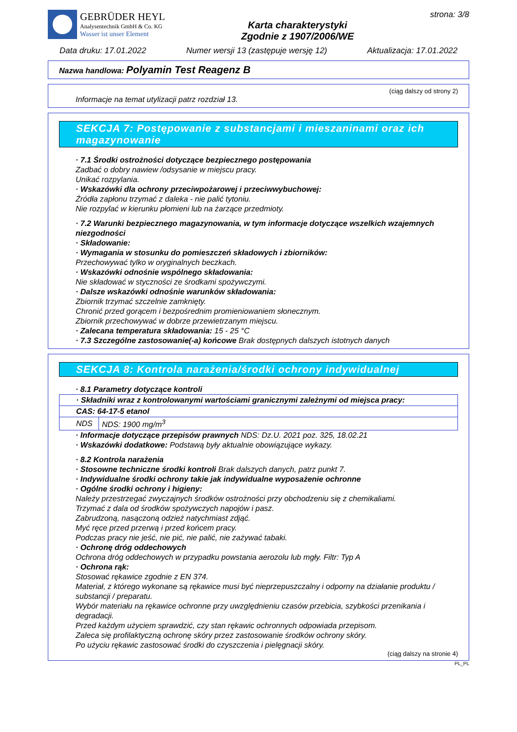GEBRÜDER HEYL
Analysentechnik GmbH & Co. KG
Wasser ist unser Element
Karta charakterystyki
Zgodnie z 1907/2006/WE
strona: 3/8
Data druku: 17.01.2022 Numer wersji 13 (zastępuje wersję 12) Aktualizacja: 17.01.2022
Nazwa handlowa: Polyamin Test Reagenz B
(ciąg dalszy od strony 2)
Informacje na temat utylizacji patrz rozdział 13.
SEKCJA 7: Postępowanie z substancjami i mieszaninami oraz ich magazynowanie
· 7.1 Środki ostrożności dotyczące bezpiecznego postępowania
Zadbać o dobry nawiew /odsysanie w miejscu pracy.
Unikać rozpylania.
· Wskazówki dla ochrony przeciwpożarowej i przeciwwybuchowej:
Źródła zapłonu trzymać z daleka - nie palić tytoniu.
Nie rozpylać w kierunku płomieni lub na żarzące przedmioty.
· 7.2 Warunki bezpiecznego magazynowania, w tym informacje dotyczące wszelkich wzajemnych niezgodności
· Składowanie:
· Wymagania w stosunku do pomieszczeń składowych i zbiorników:
Przechowywać tylko w oryginalnych beczkach.
· Wskazówki odnośnie wspólnego składowania:
Nie składować w styczności ze środkami spożywczymi.
· Dalsze wskazówki odnośnie warunków składowania:
Zbiornik trzymać szczelnie zamknięty.
Chronić przed gorącem i bezpośrednim promieniowaniem słonecznym.
Zbiornik przechowywać w dobrze przewietrzanym miejscu.
· Zalecana temperatura składowania: 15 - 25 °C
· 7.3 Szczególne zastosowanie(-a) końcowe Brak dostępnych dalszych istotnych danych
SEKCJA 8: Kontrola narażenia/środki ochrony indywidualnej
· 8.1 Parametry dotyczące kontroli
| · Składniki wraz z kontrolowanymi wartościami granicznymi zależnymi od miejsca pracy: | |
| CAS: 64-17-5 etanol | |
| NDS | NDS: 1900 mg/m<sup>3</sup> |
· Informacje dotyczące przepisów prawnych NDS: Dz.U. 2021 poz. 325, 18.02.21
· Wskazówki dodatkowe: Podstawą były aktualnie obowiązujące wykazy.
· 8.2 Kontrola narażenia
· Stosowne techniczne środki kontroli Brak dalszych danych, patrz punkt 7.
· Indywidualne środki ochrony takie jak indywidualne wyposażenie ochronne
· Ogólne środki ochrony i higieny:
Należy przestrzegać zwyczajnych środków ostrożności przy obchodzeniu się z chemikaliami.
Trzymać z dala od środków spożywczych napojów i pasz.
Zabrudzoną, nasączoną odzież natychmiast zdjąć.
Myć ręce przed przerwą i przed końcem pracy.
Podczas pracy nie jeść, nie pić, nie palić, nie zażywać tabaki.
· Ochronę dróg oddechowych
Ochrona dróg oddechowych w przypadku powstania aerozolu lub mgły. Filtr: Typ A
· Ochrona rąk:
Stosować rękawice zgodnie z EN 374.
Materiał, z którego wykonane są rękawice musi być nieprzepuszczalny i odporny na działanie produktu / substancji / preparatu.
Wybór materiału na rękawice ochronne przy uwzględnieniu czasów przebicia, szybkości przenikania i degradacji.
Przed każdym użyciem sprawdzić, czy stan rękawic ochronnych odpowiada przepisom.
Zaleca się profilaktyczną ochronę skóry przez zastosowanie środków ochrony skóry.
Po użyciu rękawic zastosować środki do czyszczenia i pielęgnacji skóry.
(ciąg dalszy na stronie 4)
PL_PL